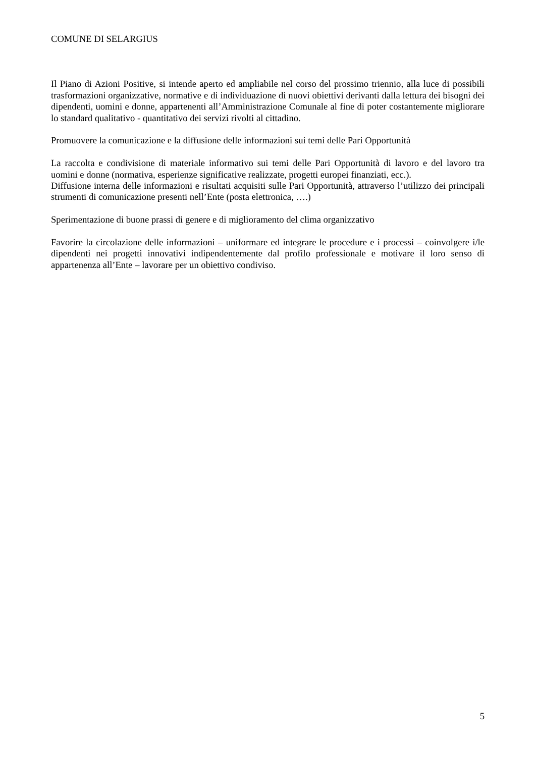COMUNE DI SELARGIUS
Il Piano di Azioni Positive, si intende aperto ed ampliabile nel corso del prossimo triennio, alla luce di possibili trasformazioni organizzative, normative e di individuazione di nuovi obiettivi derivanti dalla lettura dei bisogni dei dipendenti, uomini e donne, appartenenti all’Amministrazione Comunale al fine di poter costantemente migliorare lo standard qualitativo - quantitativo dei servizi rivolti al cittadino.
Promuovere la comunicazione e la diffusione delle informazioni sui temi delle Pari Opportunità
La raccolta e condivisione di materiale informativo sui temi delle Pari Opportunità di lavoro e del lavoro tra uomini e donne (normativa, esperienze significative realizzate, progetti europei finanziati, ecc.).
Diffusione interna delle informazioni e risultati acquisiti sulle Pari Opportunità, attraverso l’utilizzo dei principali strumenti di comunicazione presenti nell’Ente (posta elettronica, ….)
Sperimentazione di buone prassi di genere e di miglioramento del clima organizzativo
Favorire la circolazione delle informazioni – uniformare ed integrare le procedure e i processi – coinvolgere i/le dipendenti nei progetti innovativi indipendentemente dal profilo professionale e motivare il loro senso di appartenenza all’Ente – lavorare per un obiettivo condiviso.
5